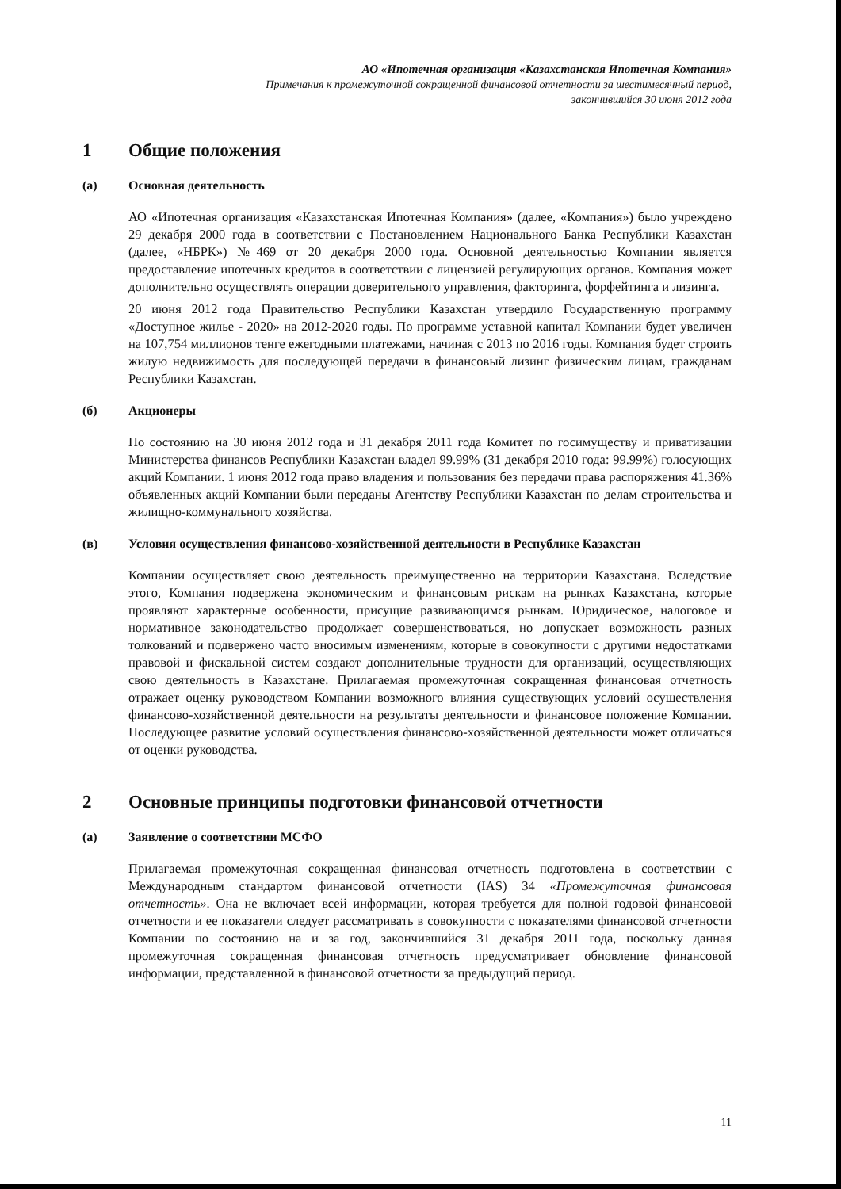АО «Ипотечная организация «Казахстанская Ипотечная Компания»
Примечания к промежуточной сокращенной финансовой отчетности за шестимесячный период,
закончившийся 30 июня 2012 года
1 Общие положения
(а) Основная деятельность
АО «Ипотечная организация «Казахстанская Ипотечная Компания» (далее, «Компания») было учреждено 29 декабря 2000 года в соответствии с Постановлением Национального Банка Республики Казахстан (далее, «НБРК») №469 от 20 декабря 2000 года. Основной деятельностью Компании является предоставление ипотечных кредитов в соответствии с лицензией регулирующих органов. Компания может дополнительно осуществлять операции доверительного управления, факторинга, форфейтинга и лизинга.
20 июня 2012 года Правительство Республики Казахстан утвердило Государственную программу «Доступное жилье - 2020» на 2012-2020 годы. По программе уставной капитал Компании будет увеличен на 107,754 миллионов тенге ежегодными платежами, начиная с 2013 по 2016 годы. Компания будет строить жилую недвижимость для последующей передачи в финансовый лизинг физическим лицам, гражданам Республики Казахстан.
(б) Акционеры
По состоянию на 30 июня 2012 года и 31 декабря 2011 года Комитет по госимуществу и приватизации Министерства финансов Республики Казахстан владел 99.99% (31 декабря 2010 года: 99.99%) голосующих акций Компании. 1 июня 2012 года право владения и пользования без передачи права распоряжения 41.36% объявленных акций Компании были переданы Агентству Республики Казахстан по делам строительства и жилищно-коммунального хозяйства.
(в) Условия осуществления финансово-хозяйственной деятельности в Республике Казахстан
Компании осуществляет свою деятельность преимущественно на территории Казахстана. Вследствие этого, Компания подвержена экономическим и финансовым рискам на рынках Казахстана, которые проявляют характерные особенности, присущие развивающимся рынкам. Юридическое, налоговое и нормативное законодательство продолжает совершенствоваться, но допускает возможность разных толкований и подвержено часто вносимым изменениям, которые в совокупности с другими недостатками правовой и фискальной систем создают дополнительные трудности для организаций, осуществляющих свою деятельность в Казахстане. Прилагаемая промежуточная сокращенная финансовая отчетность отражает оценку руководством Компании возможного влияния существующих условий осуществления финансово-хозяйственной деятельности на результаты деятельности и финансовое положение Компании. Последующее развитие условий осуществления финансово-хозяйственной деятельности может отличаться от оценки руководства.
2 Основные принципы подготовки финансовой отчетности
(а) Заявление о соответствии МСФО
Прилагаемая промежуточная сокращенная финансовая отчетность подготовлена в соответствии с Международным стандартом финансовой отчетности (IAS) 34 «Промежуточная финансовая отчетность». Она не включает всей информации, которая требуется для полной годовой финансовой отчетности и ее показатели следует рассматривать в совокупности с показателями финансовой отчетности Компании по состоянию на и за год, закончившийся 31 декабря 2011 года, поскольку данная промежуточная сокращенная финансовая отчетность предусматривает обновление финансовой информации, представленной в финансовой отчетности за предыдущий период.
11